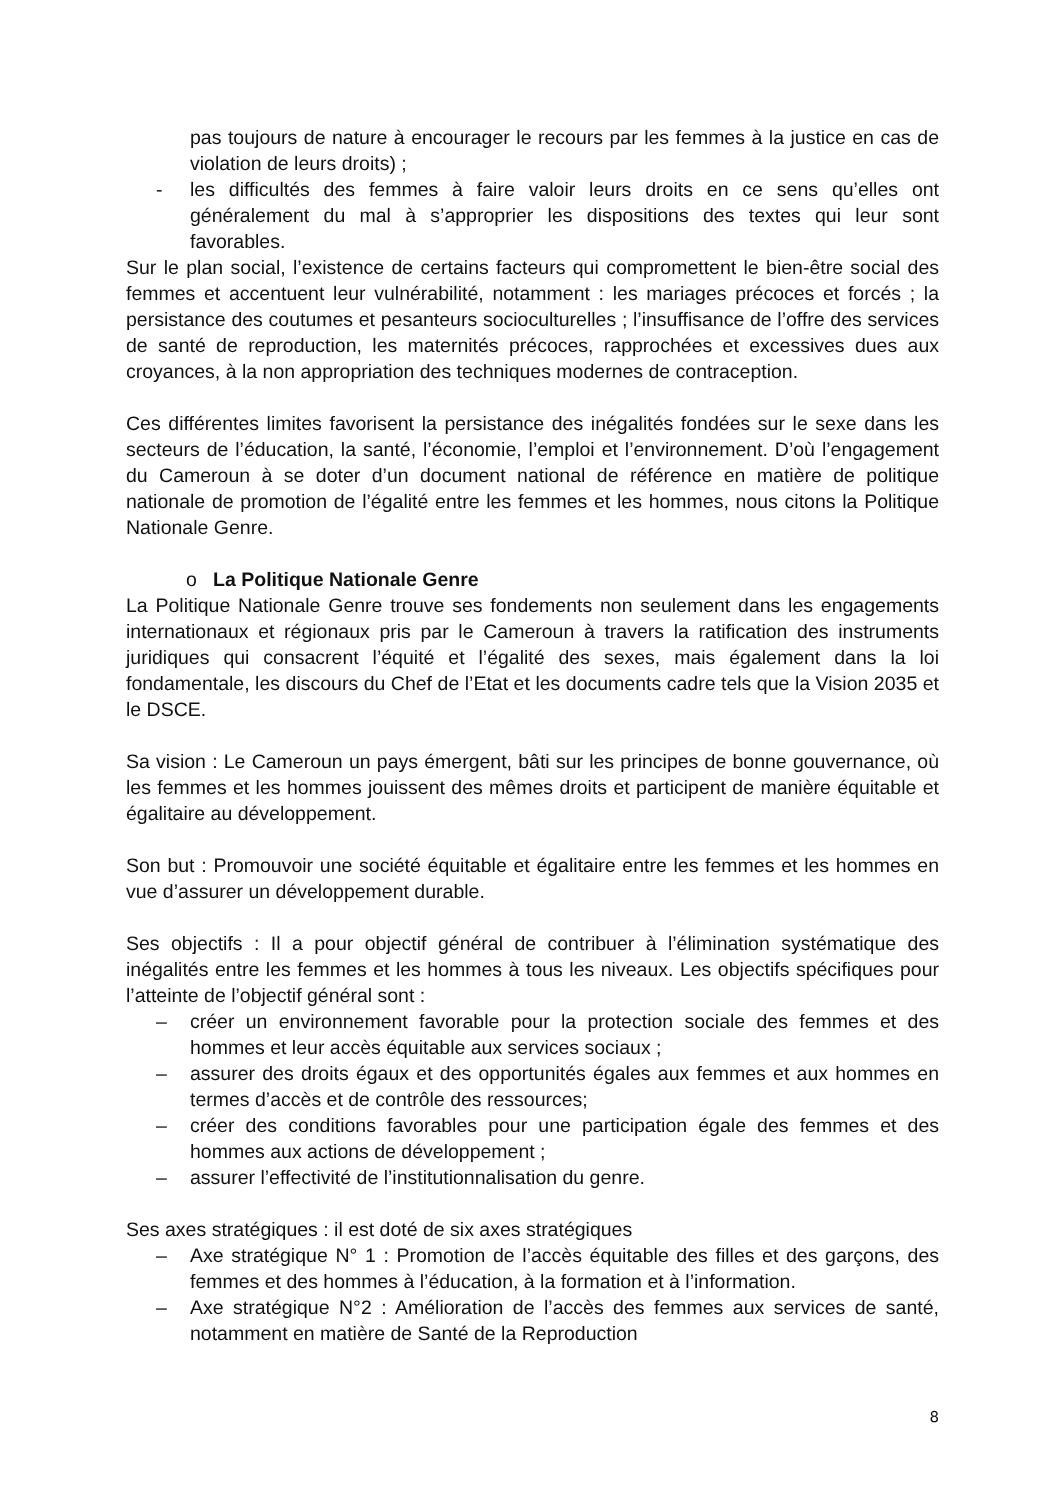pas toujours de nature à encourager le recours par les femmes à la justice en cas de violation de leurs droits) ;
- les difficultés des femmes à faire valoir leurs droits en ce sens qu’elles ont généralement du mal à s’approprier les dispositions des textes qui leur sont favorables.
Sur le plan social, l’existence de certains facteurs qui compromettent le bien-être social des femmes et accentuent leur vulnérabilité, notamment : les mariages précoces et forcés ; la persistance des coutumes et pesanteurs socioculturelles ; l’insuffisance de l’offre des services de santé de reproduction, les maternités précoces, rapprochées et excessives dues aux croyances, à la non appropriation des techniques modernes de contraception.
Ces différentes limites favorisent la persistance des inégalités fondées sur le sexe dans les secteurs de l’éducation, la santé, l’économie, l’emploi et l’environnement. D’où l’engagement du Cameroun à se doter d’un document national de référence en matière de politique nationale de promotion de l’égalité entre les femmes et les hommes, nous citons la Politique Nationale Genre.
o La Politique Nationale Genre
La Politique Nationale Genre trouve ses fondements non seulement dans les engagements internationaux et régionaux pris par le Cameroun à travers la ratification des instruments juridiques qui consacrent l’équité et l’égalité des sexes, mais également dans la loi fondamentale, les discours du Chef de l’Etat et les documents cadre tels que la Vision 2035 et le DSCE.
Sa vision : Le Cameroun un pays émergent, bâti sur les principes de bonne gouvernance, où les femmes et les hommes jouissent des mêmes droits et participent de manière équitable et égalitaire au développement.
Son but : Promouvoir une société équitable et égalitaire entre les femmes et les hommes en vue d’assurer un développement durable.
Ses objectifs : Il a pour objectif général de contribuer à l’élimination systématique des inégalités entre les femmes et les hommes à tous les niveaux. Les objectifs spécifiques pour l’atteinte de l’objectif général sont :
– créer un environnement favorable pour la protection sociale des femmes et des hommes et leur accès équitable aux services sociaux ;
– assurer des droits égaux et des opportunités égales aux femmes et aux hommes en termes d’accès et de contrôle des ressources;
– créer des conditions favorables pour une participation égale des femmes et des hommes aux actions de développement ;
– assurer l’effectivité de l’institutionnalisation du genre.
Ses axes stratégiques : il est doté de six axes stratégiques
– Axe stratégique N° 1 : Promotion de l’accès équitable des filles et des garçons, des femmes et des hommes à l’éducation, à la formation et à l’information.
– Axe stratégique N°2 : Amélioration de l’accès des femmes aux services de santé, notamment en matière de Santé de la Reproduction
8